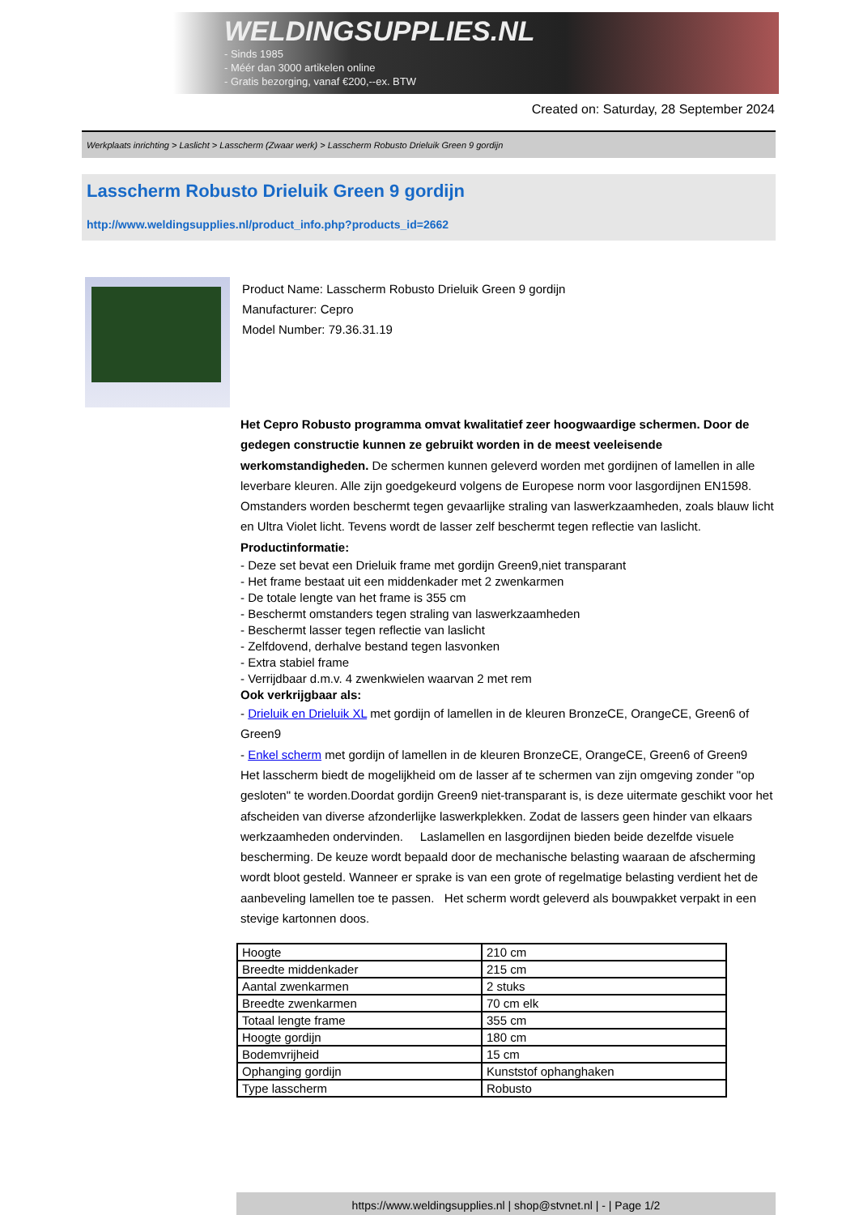WELDINGSUPPLIES.NL
- Sinds 1985
- Méér dan 3000 artikelen online
- Gratis bezorging, vanaf €200,--ex. BTW
Created on: Saturday, 28 September 2024
Werkplaats inrichting > Laslicht > Lasscherm (Zwaar werk) > Lasscherm Robusto Drieluik Green 9 gordijn
Lasscherm Robusto Drieluik Green 9 gordijn
http://www.weldingsupplies.nl/product_info.php?products_id=2662
Product Name: Lasscherm Robusto Drieluik Green 9 gordijn
Manufacturer: Cepro
Model Number: 79.36.31.19
Het Cepro Robusto programma omvat kwalitatief zeer hoogwaardige schermen. Door de gedegen constructie kunnen ze gebruikt worden in de meest veeleisende werkomstandigheden. De schermen kunnen geleverd worden met gordijnen of lamellen in alle leverbare kleuren. Alle zijn goedgekeurd volgens de Europese norm voor lasgordijnen EN1598. Omstanders worden beschermt tegen gevaarlijke straling van laswerkzaamheden, zoals blauw licht en Ultra Violet licht. Tevens wordt de lasser zelf beschermt tegen reflectie van laslicht. Productinformatie:
- Deze set bevat een Drieluik frame met gordijn Green9,niet transparant
- Het frame bestaat uit een middenkader met 2 zwenkarmen
- De totale lengte van het frame is 355 cm
- Beschermt omstanders tegen straling van laswerkzaamheden
- Beschermt lasser tegen reflectie van laslicht
- Zelfdovend, derhalve bestand tegen lasvonken
- Extra stabiel frame
- Verrijdbaar d.m.v. 4 zwenkwielen waarvan 2 met rem
Ook verkrijgbaar als:
- Drieluik en Drieluik XL met gordijn of lamellen in de kleuren BronzeCE, OrangeCE, Green6 of Green9
- Enkel scherm met gordijn of lamellen in de kleuren BronzeCE, OrangeCE, Green6 of Green9
Het lasscherm biedt de mogelijkheid om de lasser af te schermen van zijn omgeving zonder "op gesloten" te worden.Doordat gordijn Green9 niet-transparant is, is deze uitermate geschikt voor het afscheiden van diverse afzonderlijke laswerkplekken. Zodat de lassers geen hinder van elkaars werkzaamheden ondervinden. Laslamellen en lasgordijnen bieden beide dezelfde visuele bescherming. De keuze wordt bepaald door de mechanische belasting waaraan de afscherming wordt bloot gesteld. Wanneer er sprake is van een grote of regelmatige belasting verdient het de aanbeveling lamellen toe te passen. Het scherm wordt geleverd als bouwpakket verpakt in een stevige kartonnen doos.
| Hoogte | 210 cm |
| Breedte middenkader | 215 cm |
| Aantal zwenkarmen | 2 stuks |
| Breedte zwenkarmen | 70 cm elk |
| Totaal lengte frame | 355 cm |
| Hoogte gordijn | 180 cm |
| Bodemvrijheid | 15 cm |
| Ophanging gordijn | Kunststof ophanghaken |
| Type lasscherm | Robusto |
https://www.weldingsupplies.nl | shop@stvnet.nl | - | Page 1/2